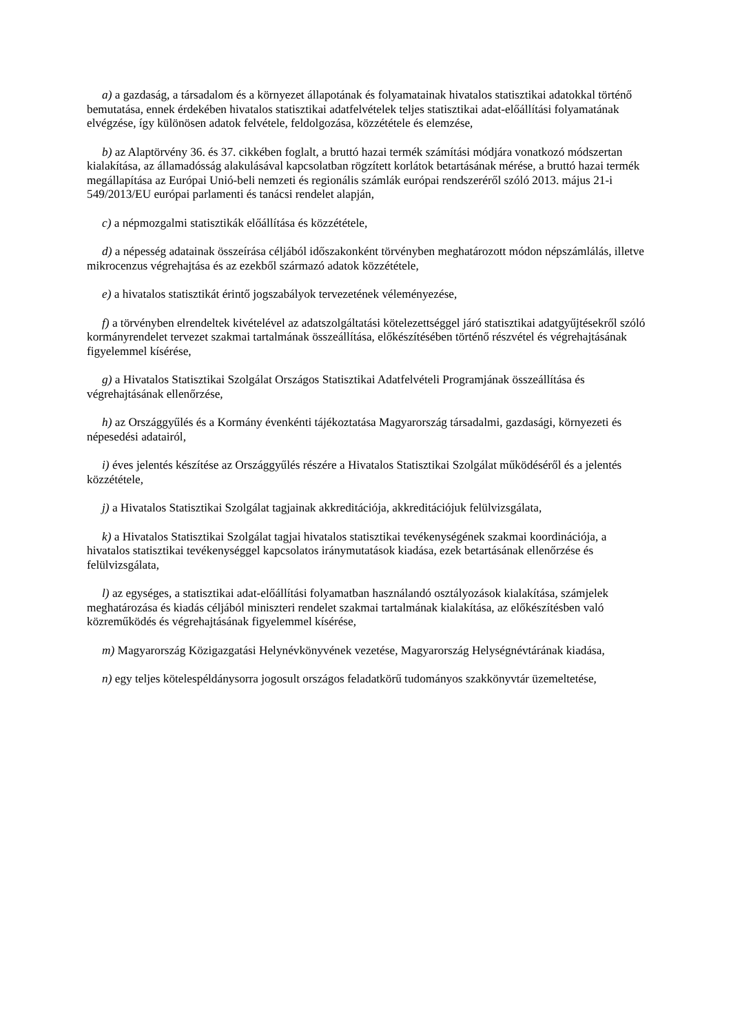a) a gazdaság, a társadalom és a környezet állapotának és folyamatainak hivatalos statisztikai adatokkal történő bemutatása, ennek érdekében hivatalos statisztikai adatfelvételek teljes statisztikai adat-előállítási folyamatának elvégzése, így különösen adatok felvétele, feldolgozása, közzététele és elemzése,
b) az Alaptörvény 36. és 37. cikkében foglalt, a bruttó hazai termék számítási módjára vonatkozó módszertan kialakítása, az államadósság alakulásával kapcsolatban rögzített korlátok betartásának mérése, a bruttó hazai termék megállapítása az Európai Unió-beli nemzeti és regionális számlák európai rendszeréről szóló 2013. május 21-i 549/2013/EU európai parlamenti és tanácsi rendelet alapján,
c) a népmozgalmi statisztikák előállítása és közzététele,
d) a népesség adatainak összeírása céljából időszakonként törvényben meghatározott módon népszámlálás, illetve mikrocenzus végrehajtása és az ezekből származó adatok közzététele,
e) a hivatalos statisztikát érintő jogszabályok tervezetének véleményezése,
f) a törvényben elrendeltek kivételével az adatszolgáltatási kötelezettséggel járó statisztikai adatgyűjtésekről szóló kormányrendelet tervezet szakmai tartalmának összeállítása, előkészítésében történő részvétel és végrehajtásának figyelemmel kísérése,
g) a Hivatalos Statisztikai Szolgálat Országos Statisztikai Adatfelvételi Programjának összeállítása és végrehajtásának ellenőrzése,
h) az Országgyűlés és a Kormány évenkénti tájékoztatása Magyarország társadalmi, gazdasági, környezeti és népesedési adatairól,
i) éves jelentés készítése az Országgyűlés részére a Hivatalos Statisztikai Szolgálat működéséről és a jelentés közzététele,
j) a Hivatalos Statisztikai Szolgálat tagjainak akkreditációja, akkreditációjuk felülvizsgálata,
k) a Hivatalos Statisztikai Szolgálat tagjai hivatalos statisztikai tevékenységének szakmai koordinációja, a hivatalos statisztikai tevékenységgel kapcsolatos iránymutatások kiadása, ezek betartásának ellenőrzése és felülvizsgálata,
l) az egységes, a statisztikai adat-előállítási folyamatban használandó osztályozások kialakítása, számjelek meghatározása és kiadás céljából miniszteri rendelet szakmai tartalmának kialakítása, az előkészítésben való közreműködés és végrehajtásának figyelemmel kísérése,
m) Magyarország Közigazgatási Helynévkönyvének vezetése, Magyarország Helységnévtárának kiadása,
n) egy teljes kötelespéldánysorra jogosult országos feladatkörű tudományos szakkönyvtár üzemeltetése,